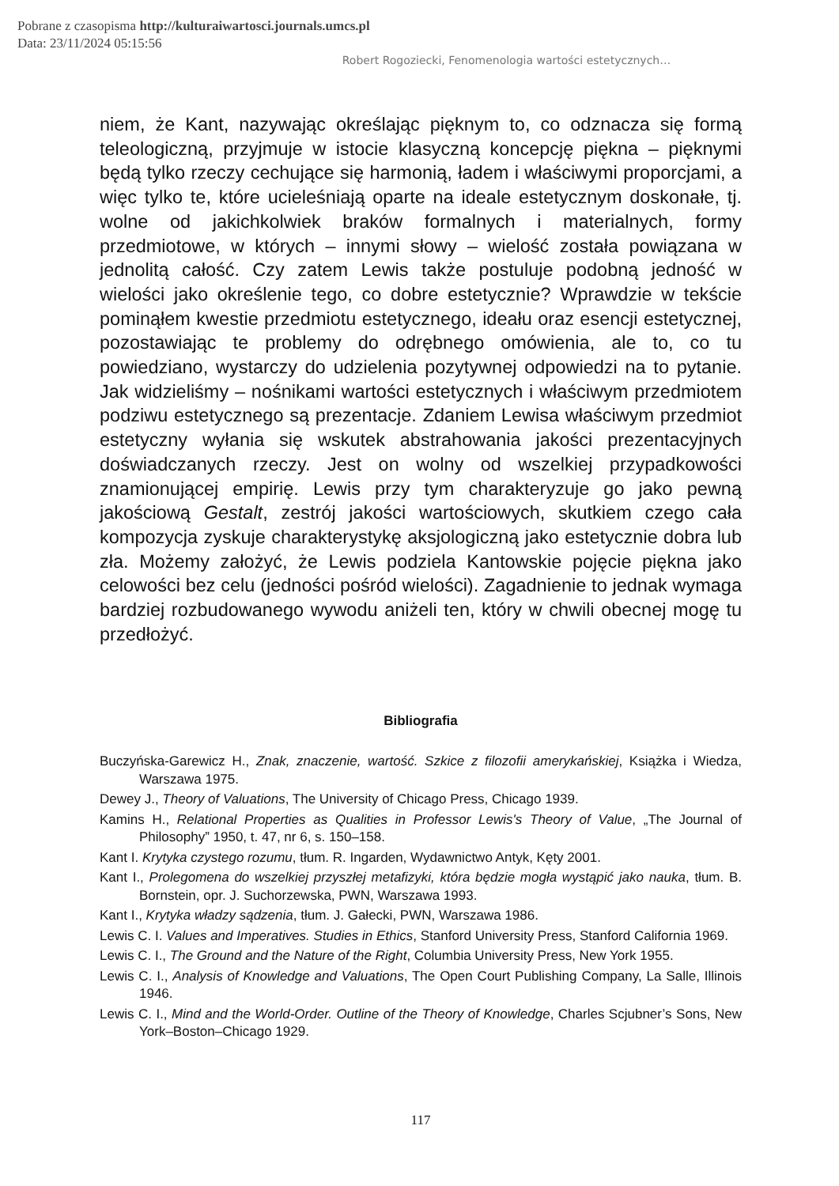Pobrane z czasopisma http://kulturaiwartosci.journals.umcs.pl
Data: 23/11/2024 05:15:56
Robert Rogoziecki, Fenomenologia wartości estetycznych…
niem, że Kant, nazywając określając pięknym to, co odznacza się formą teleologiczną, przyjmuje w istocie klasyczną koncepcję piękna – pięknymi będą tylko rzeczy cechujące się harmonią, ładem i właściwymi proporcjami, a więc tylko te, które ucieleśniają oparte na ideale estetycznym doskonałe, tj. wolne od jakichkolwiek braków formalnych i materialnych, formy przedmiotowe, w których – innymi słowy – wielość została powiązana w jednolitą całość. Czy zatem Lewis także postuluje podobną jedność w wielości jako określenie tego, co dobre estetycznie? Wprawdzie w tekście pominąłem kwestie przedmiotu estetycznego, ideału oraz esencji estetycznej, pozostawiając te problemy do odrębnego omówienia, ale to, co tu powiedziano, wystarczy do udzielenia pozytywnej odpowiedzi na to pytanie. Jak widzieliśmy – nośnikami wartości estetycznych i właściwym przedmiotem podziwu estetycznego są prezentacje. Zdaniem Lewisa właściwym przedmiot estetyczny wyłania się wskutek abstrahowania jakości prezentacyjnych doświadczanych rzeczy. Jest on wolny od wszelkiej przypadkowości znamionującej empirię. Lewis przy tym charakteryzuje go jako pewną jakościową Gestalt, zestrój jakości wartościowych, skutkiem czego cała kompozycja zyskuje charakterystykę aksjologiczną jako estetycznie dobra lub zła. Możemy założyć, że Lewis podziela Kantowskie pojęcie piękna jako celowości bez celu (jedności pośród wielości). Zagadnienie to jednak wymaga bardziej rozbudowanego wywodu aniżeli ten, który w chwili obecnej mogę tu przedłożyć.
Bibliografia
Buczyńska-Garewicz H., Znak, znaczenie, wartość. Szkice z filozofii amerykańskiej, Książka i Wiedza, Warszawa 1975.
Dewey J., Theory of Valuations, The University of Chicago Press, Chicago 1939.
Kamins H., Relational Properties as Qualities in Professor Lewis's Theory of Value, „The Journal of Philosophy” 1950, t. 47, nr 6, s. 150–158.
Kant I. Krytyka czystego rozumu, tłum. R. Ingarden, Wydawnictwo Antyk, Kęty 2001.
Kant I., Prolegomena do wszelkiej przyszłej metafizyki, która będzie mogła wystąpić jako nauka, tłum. B. Bornstein, opr. J. Suchorzewska, PWN, Warszawa 1993.
Kant I., Krytyka władzy sądzenia, tłum. J. Gałecki, PWN, Warszawa 1986.
Lewis C. I. Values and Imperatives. Studies in Ethics, Stanford University Press, Stanford California 1969.
Lewis C. I., The Ground and the Nature of the Right, Columbia University Press, New York 1955.
Lewis C. I., Analysis of Knowledge and Valuations, The Open Court Publishing Company, La Salle, Illinois 1946.
Lewis C. I., Mind and the World-Order. Outline of the Theory of Knowledge, Charles Scjubner’s Sons, New York–Boston–Chicago 1929.
117